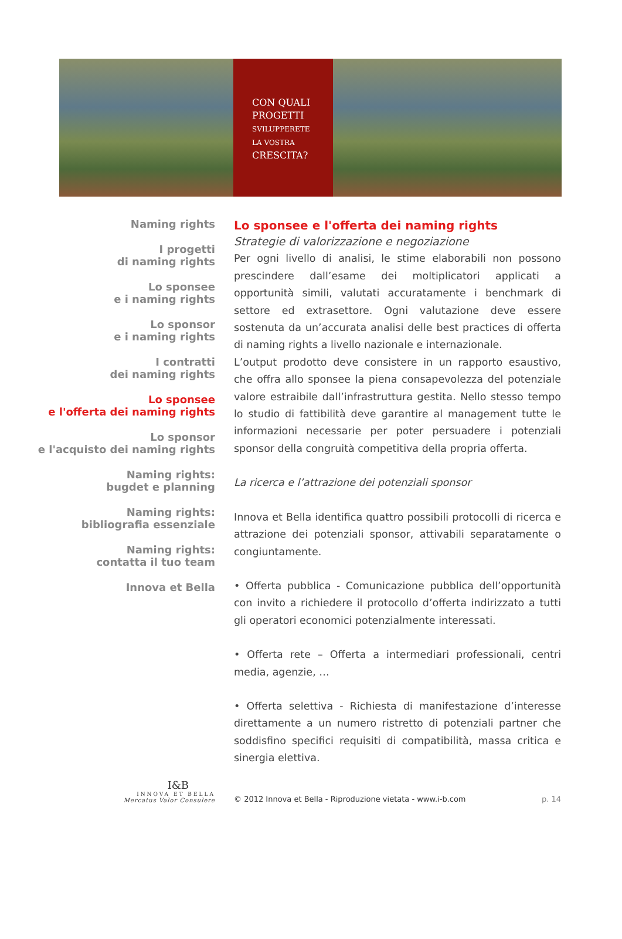CON QUALI
PROGETTI
SVILUPPERETE
LA VOSTRA
CRESCITA?
Naming rights
I progetti
di naming rights
Lo sponsee
e i naming rights
Lo sponsor
e i naming rights
I contratti
dei naming rights
Lo sponsee
e l'offerta dei naming rights
Lo sponsor
e l'acquisto dei naming rights
Naming rights:
bugdet e planning
Naming rights:
bibliografia essenziale
Naming rights:
contatta il tuo team
Innova et Bella
Lo sponsee e l'offerta dei naming rights
Strategie di valorizzazione e negoziazione
Per ogni livello di analisi, le stime elaborabili non possono prescindere dall’esame dei moltiplicatori applicati a opportunità simili, valutati accuratamente i benchmark di settore ed extrasettore. Ogni valutazione deve essere sostenuta da un’accurata analisi delle best practices di offerta di naming rights a livello nazionale e internazionale.
L’output prodotto deve consistere in un rapporto esaustivo, che offra allo sponsee la piena consapevolezza del potenziale valore estraibile dall’infrastruttura gestita. Nello stesso tempo lo studio di fattibilità deve garantire al management tutte le informazioni necessarie per poter persuadere i potenziali sponsor della congruità competitiva della propria offerta.
La ricerca e l’attrazione dei potenziali sponsor
Innova et Bella identifica quattro possibili protocolli di ricerca e attrazione dei potenziali sponsor, attivabili separatamente o congiuntamente.
• Offerta pubblica - Comunicazione pubblica dell’opportunità con invito a richiedere il protocollo d’offerta indirizzato a tutti gli operatori economici potenzialmente interessati.
• Offerta rete – Offerta a intermediari professionali, centri media, agenzie, …
• Offerta selettiva - Richiesta di manifestazione d’interesse direttamente a un numero ristretto di potenziali partner che soddisfino specifici requisiti di compatibilità, massa critica e sinergia elettiva.
I&B
INNOVA ET BELLA
Mercatus Valor Consulere
© 2012 Innova et Bella - Riproduzione vietata - www.i-b.com p. 14